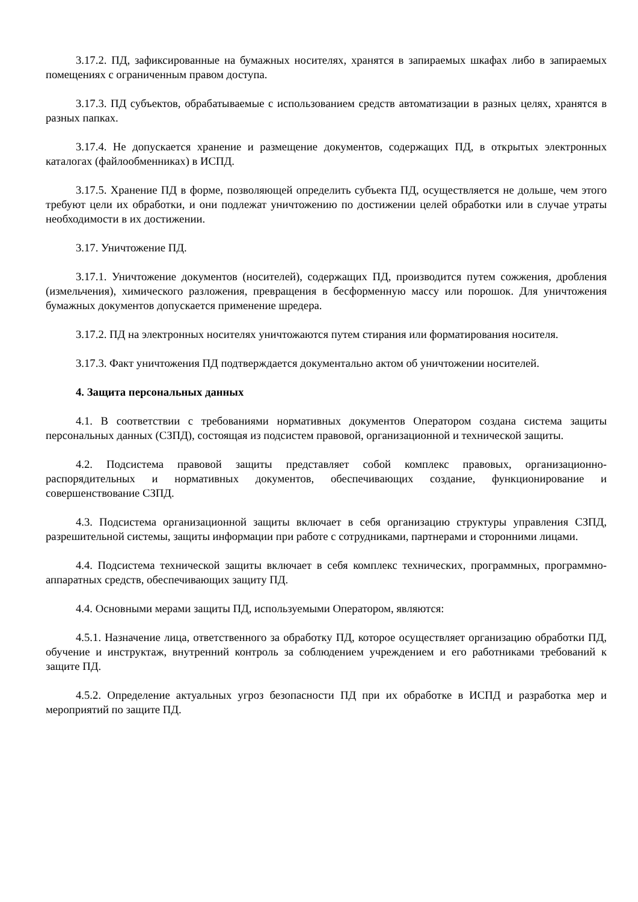3.17.2. ПД, зафиксированные на бумажных носителях, хранятся в запираемых шкафах либо в запираемых помещениях с ограниченным правом доступа.
3.17.3. ПД субъектов, обрабатываемые с использованием средств автоматизации в разных целях, хранятся в разных папках.
3.17.4. Не допускается хранение и размещение документов, содержащих ПД, в открытых электронных каталогах (файлообменниках) в ИСПД.
3.17.5. Хранение ПД в форме, позволяющей определить субъекта ПД, осуществляется не дольше, чем этого требуют цели их обработки, и они подлежат уничтожению по достижении целей обработки или в случае утраты необходимости в их достижении.
3.17. Уничтожение ПД.
3.17.1. Уничтожение документов (носителей), содержащих ПД, производится путем сожжения, дробления (измельчения), химического разложения, превращения в бесформенную массу или порошок. Для уничтожения бумажных документов допускается применение шредера.
3.17.2. ПД на электронных носителях уничтожаются путем стирания или форматирования носителя.
3.17.3. Факт уничтожения ПД подтверждается документально актом об уничтожении носителей.
4. Защита персональных данных
4.1. В соответствии с требованиями нормативных документов Оператором создана система защиты персональных данных (СЗПД), состоящая из подсистем правовой, организационной и технической защиты.
4.2. Подсистема правовой защиты представляет собой комплекс правовых, организационно-распорядительных и нормативных документов, обеспечивающих создание, функционирование и совершенствование СЗПД.
4.3. Подсистема организационной защиты включает в себя организацию структуры управления СЗПД, разрешительной системы, защиты информации при работе с сотрудниками, партнерами и сторонними лицами.
4.4. Подсистема технической защиты включает в себя комплекс технических, программных, программно-аппаратных средств, обеспечивающих защиту ПД.
4.4. Основными мерами защиты ПД, используемыми Оператором, являются:
4.5.1. Назначение лица, ответственного за обработку ПД, которое осуществляет организацию обработки ПД, обучение и инструктаж, внутренний контроль за соблюдением учреждением и его работниками требований к защите ПД.
4.5.2. Определение актуальных угроз безопасности ПД при их обработке в ИСПД и разработка мер и мероприятий по защите ПД.